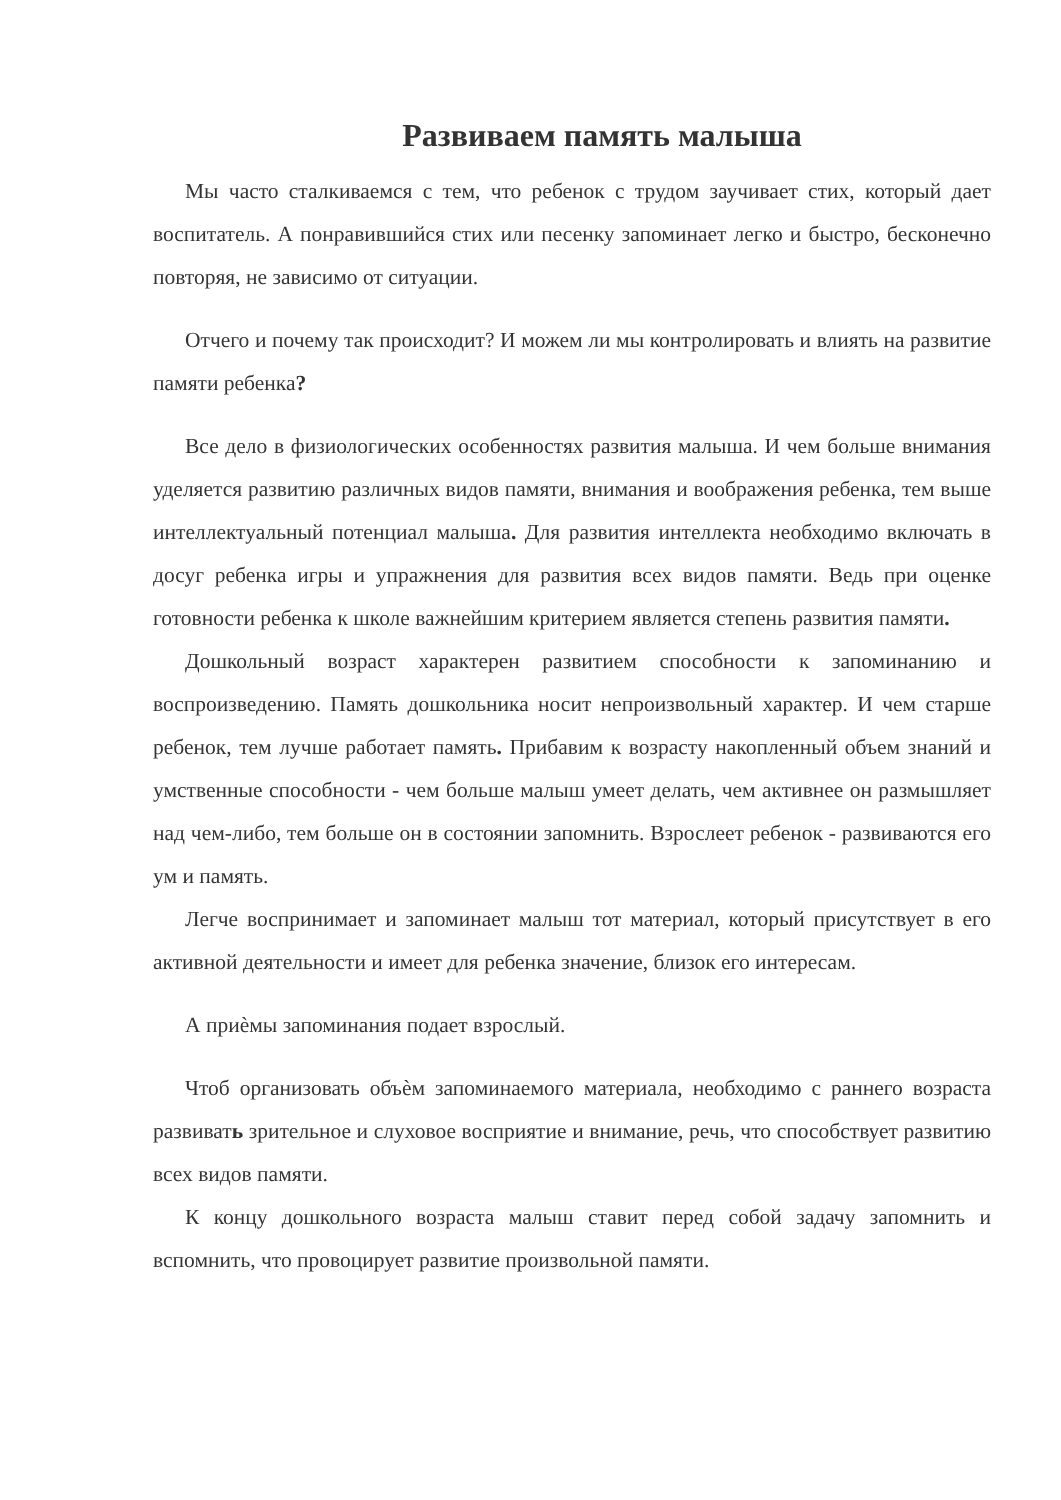Развиваем память малыша
Мы часто сталкиваемся с тем, что ребенок с трудом заучивает стих, который дает воспитатель. А понравившийся стих или песенку запоминает легко и быстро, бесконечно повторяя, не зависимо от ситуации.
Отчего и почему так происходит? И можем ли мы контролировать и влиять на развитие памяти ребенка?
Все дело в физиологических особенностях развития малыша. И чем больше внимания уделяется развитию различных видов памяти, внимания и воображения ребенка, тем выше интеллектуальный потенциал малыша. Для развития интеллекта необходимо включать в досуг ребенка игры и упражнения для развития всех видов памяти. Ведь при оценке готовности ребенка к школе важнейшим критерием является степень развития памяти.
Дошкольный возраст характерен развитием способности к запоминанию и воспроизведению. Память дошкольника носит непроизвольный характер. И чем старше ребенок, тем лучше работает память. Прибавим к возрасту накопленный объем знаний и умственные способности - чем больше малыш умеет делать, чем активнее он размышляет над чем-либо, тем больше он в состоянии запомнить. Взрослеет ребенок - развиваются его ум и память.
Легче воспринимает и запоминает малыш тот материал, который присутствует в его активной деятельности и имеет для ребенка значение, близок его интересам.
А приѐмы запоминания подает взрослый.
Чтоб организовать объѐм запоминаемого материала, необходимо с раннего возраста развивать зрительное и слуховое восприятие и внимание, речь, что способствует развитию всех видов памяти.
К концу дошкольного возраста малыш ставит перед собой задачу запомнить и вспомнить, что провоцирует развитие произвольной памяти.